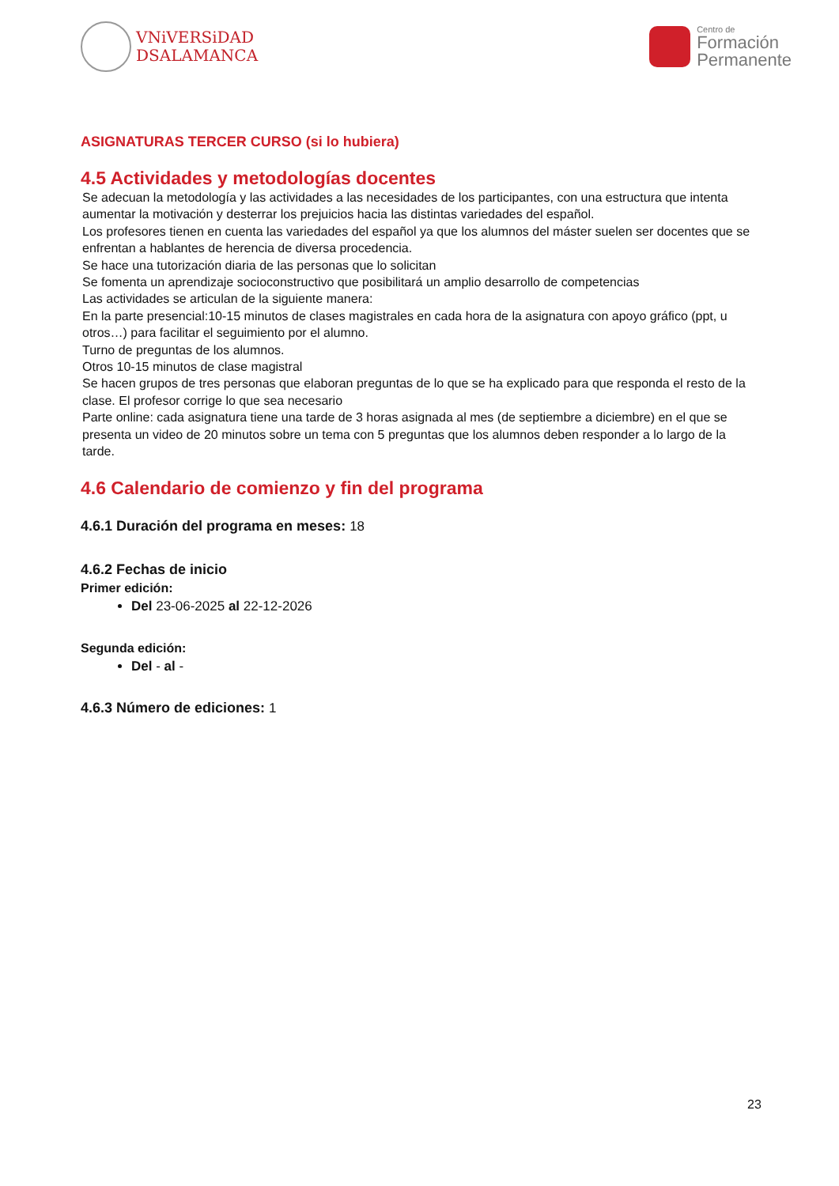VNiVERSiDAD
DSALAMANCA
Centro de
Formación
Permanente
ASIGNATURAS TERCER CURSO (si lo hubiera)
4.5 Actividades y metodologías docentes
Se adecuan la metodología y las actividades a las necesidades de los participantes, con una estructura que intenta aumentar la motivación y desterrar los prejuicios hacia las distintas variedades del español.
Los profesores tienen en cuenta las variedades del español ya que los alumnos del máster suelen ser docentes que se enfrentan a hablantes de herencia de diversa procedencia.
Se hace una tutorización diaria de las personas que lo solicitan
Se fomenta un aprendizaje socioconstructivo que posibilitará un amplio desarrollo de competencias
Las actividades se articulan de la siguiente manera:
En la parte presencial:10-15 minutos de clases magistrales en cada hora de la asignatura con apoyo gráfico (ppt, u otros…) para facilitar el seguimiento por el alumno.
Turno de preguntas de los alumnos.
Otros 10-15 minutos de clase magistral
Se hacen grupos de tres personas que elaboran preguntas de lo que se ha explicado para que responda el resto de la clase. El profesor corrige lo que sea necesario
Parte online: cada asignatura tiene una tarde de 3 horas asignada al mes (de septiembre a diciembre) en el que se presenta un video de 20 minutos sobre un tema con 5 preguntas que los alumnos deben responder a lo largo de la tarde.
4.6 Calendario de comienzo y fin del programa
4.6.1 Duración del programa en meses: 18
4.6.2 Fechas de inicio
Primer edición:
Del 23-06-2025 al 22-12-2026
Segunda edición:
Del - al -
4.6.3 Número de ediciones: 1
23